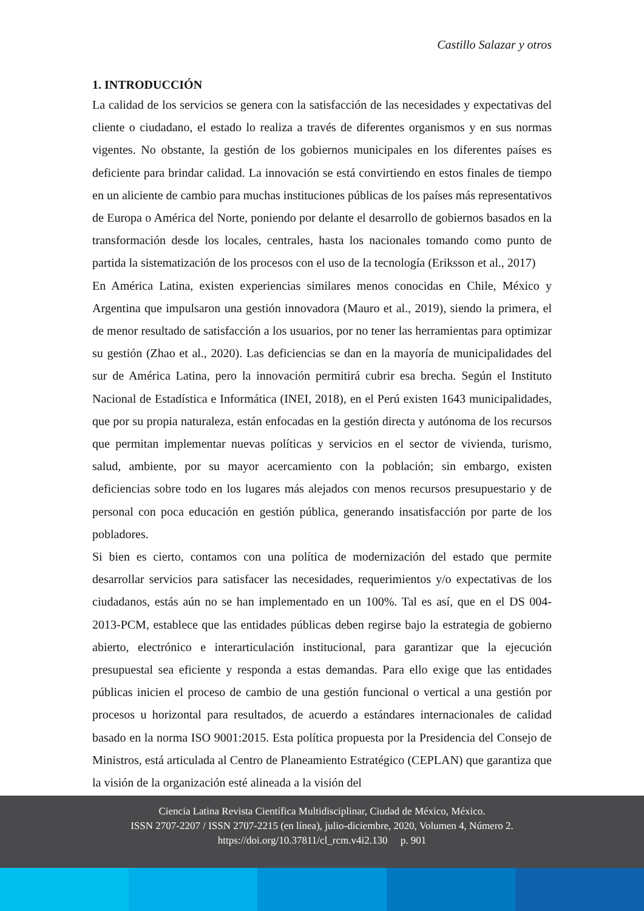Castillo Salazar y otros
1. INTRODUCCIÓN
La calidad de los servicios se genera con la satisfacción de las necesidades y expectativas del cliente o ciudadano, el estado lo realiza a través de diferentes organismos y en sus normas vigentes. No obstante, la gestión de los gobiernos municipales en los diferentes países es deficiente para brindar calidad. La innovación se está convirtiendo en estos finales de tiempo en un aliciente de cambio para muchas instituciones públicas de los países más representativos de Europa o América del Norte, poniendo por delante el desarrollo de gobiernos basados en la transformación desde los locales, centrales, hasta los nacionales tomando como punto de partida la sistematización de los procesos con el uso de la tecnología (Eriksson et al., 2017)
En América Latina, existen experiencias similares menos conocidas en Chile, México y Argentina que impulsaron una gestión innovadora (Mauro et al., 2019), siendo la primera, el de menor resultado de satisfacción a los usuarios, por no tener las herramientas para optimizar su gestión (Zhao et al., 2020). Las deficiencias se dan en la mayoría de municipalidades del sur de América Latina, pero la innovación permitirá cubrir esa brecha. Según el Instituto Nacional de Estadística e Informática (INEI, 2018), en el Perú existen 1643 municipalidades, que por su propia naturaleza, están enfocadas en la gestión directa y autónoma de los recursos que permitan implementar nuevas políticas y servicios en el sector de vivienda, turismo, salud, ambiente, por su mayor acercamiento con la población; sin embargo, existen deficiencias sobre todo en los lugares más alejados con menos recursos presupuestario y de personal con poca educación en gestión pública, generando insatisfacción por parte de los pobladores.
Si bien es cierto, contamos con una política de modernización del estado que permite desarrollar servicios para satisfacer las necesidades, requerimientos y/o expectativas de los ciudadanos, estás aún no se han implementado en un 100%. Tal es así, que en el DS 004-2013-PCM, establece que las entidades públicas deben regirse bajo la estrategia de gobierno abierto, electrónico e interarticulación institucional, para garantizar que la ejecución presupuestal sea eficiente y responda a estas demandas. Para ello exige que las entidades públicas inicien el proceso de cambio de una gestión funcional o vertical a una gestión por procesos u horizontal para resultados, de acuerdo a estándares internacionales de calidad basado en la norma ISO 9001:2015. Esta política propuesta por la Presidencia del Consejo de Ministros, está articulada al Centro de Planeamiento Estratégico (CEPLAN) que garantiza que la visión de la organización esté alineada a la visión del
Ciencia Latina Revista Científica Multidisciplinar, Ciudad de México, México.
ISSN 2707-2207 / ISSN 2707-2215 (en línea), julio-diciembre, 2020, Volumen 4, Número 2.
https://doi.org/10.37811/cl_rcm.v4i2.130 p. 901